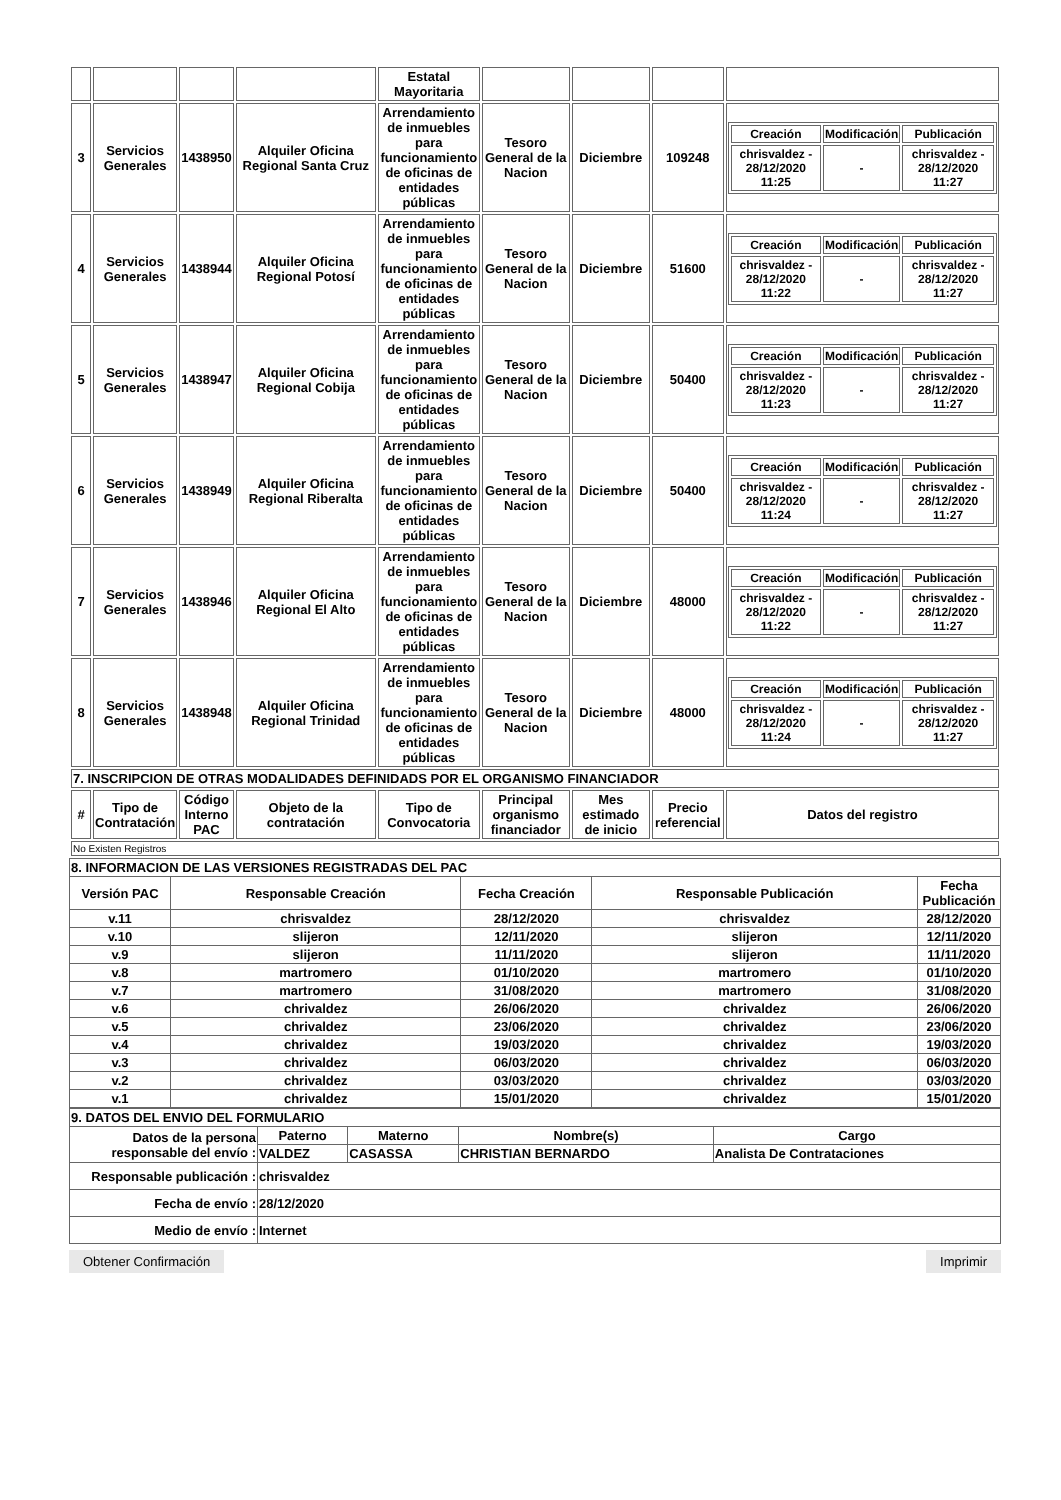| | | | | Estatal Mayoritaria | | | | |
| 3 | Servicios Generales | 1438950 | Alquiler Oficina Regional Santa Cruz | Arrendamiento de inmuebles para funcionamiento de oficinas de entidades públicas | Tesoro General de la Nacion | Diciembre | 109248 | / Creación / Modificación / Publicación / / chrisvaldez - 28/12/2020 11:25 / - / chrisvaldez - 28/12/2020 11:27 / |
| 4 | Servicios Generales | 1438944 | Alquiler Oficina Regional Potosí | Arrendamiento de inmuebles para funcionamiento de oficinas de entidades públicas | Tesoro General de la Nacion | Diciembre | 51600 | / Creación / Modificación / Publicación / / chrisvaldez - 28/12/2020 11:22 / - / chrisvaldez - 28/12/2020 11:27 / |
| 5 | Servicios Generales | 1438947 | Alquiler Oficina Regional Cobija | Arrendamiento de inmuebles para funcionamiento de oficinas de entidades públicas | Tesoro General de la Nacion | Diciembre | 50400 | / Creación / Modificación / Publicación / / chrisvaldez - 28/12/2020 11:23 / - / chrisvaldez - 28/12/2020 11:27 / |
| 6 | Servicios Generales | 1438949 | Alquiler Oficina Regional Riberalta | Arrendamiento de inmuebles para funcionamiento de oficinas de entidades públicas | Tesoro General de la Nacion | Diciembre | 50400 | / Creación / Modificación / Publicación / / chrisvaldez - 28/12/2020 11:24 / - / chrisvaldez - 28/12/2020 11:27 / |
| 7 | Servicios Generales | 1438946 | Alquiler Oficina Regional El Alto | Arrendamiento de inmuebles para funcionamiento de oficinas de entidades públicas | Tesoro General de la Nacion | Diciembre | 48000 | / Creación / Modificación / Publicación / / chrisvaldez - 28/12/2020 11:22 / - / chrisvaldez - 28/12/2020 11:27 / |
| 8 | Servicios Generales | 1438948 | Alquiler Oficina Regional Trinidad | Arrendamiento de inmuebles para funcionamiento de oficinas de entidades públicas | Tesoro General de la Nacion | Diciembre | 48000 | / Creación / Modificación / Publicación / / chrisvaldez - 28/12/2020 11:24 / - / chrisvaldez - 28/12/2020 11:27 / |
| 7. INSCRIPCION DE OTRAS MODALIDADES DEFINIDADS POR EL ORGANISMO FINANCIADOR | | | | | | | | |
| # | Tipo de Contratación | Código Interno PAC | Objeto de la contratación | Tipo de Convocatoria | Principal organismo financiador | Mes estimado de inicio | Precio referencial | Datos del registro |
| No Existen Registros | | | | | | | | |
| 8. INFORMACION DE LAS VERSIONES REGISTRADAS DEL PAC | | | | |
| Versión PAC | Responsable Creación | Fecha Creación | Responsable Publicación | Fecha Publicación |
| v.11 | chrisvaldez | 28/12/2020 | chrisvaldez | 28/12/2020 |
| v.10 | slijeron | 12/11/2020 | slijeron | 12/11/2020 |
| v.9 | slijeron | 11/11/2020 | slijeron | 11/11/2020 |
| v.8 | martromero | 01/10/2020 | martromero | 01/10/2020 |
| v.7 | martromero | 31/08/2020 | martromero | 31/08/2020 |
| v.6 | chrivaldez | 26/06/2020 | chrivaldez | 26/06/2020 |
| v.5 | chrivaldez | 23/06/2020 | chrivaldez | 23/06/2020 |
| v.4 | chrivaldez | 19/03/2020 | chrivaldez | 19/03/2020 |
| v.3 | chrivaldez | 06/03/2020 | chrivaldez | 06/03/2020 |
| v.2 | chrivaldez | 03/03/2020 | chrivaldez | 03/03/2020 |
| v.1 | chrivaldez | 15/01/2020 | chrivaldez | 15/01/2020 |
| 9. DATOS DEL ENVIO DEL FORMULARIO | | | | |
| Datos de la persona responsable del envío : | Paterno | Materno | Nombre(s) | Cargo |
| | VALDEZ | CASASSA | CHRISTIAN BERNARDO | Analista De Contrataciones |
| Responsable publicación : | chrisvaldez | | | |
| Fecha de envío : | 28/12/2020 | | | |
| Medio de envío : | Internet | | | |
Obtener Confirmación Imprimir